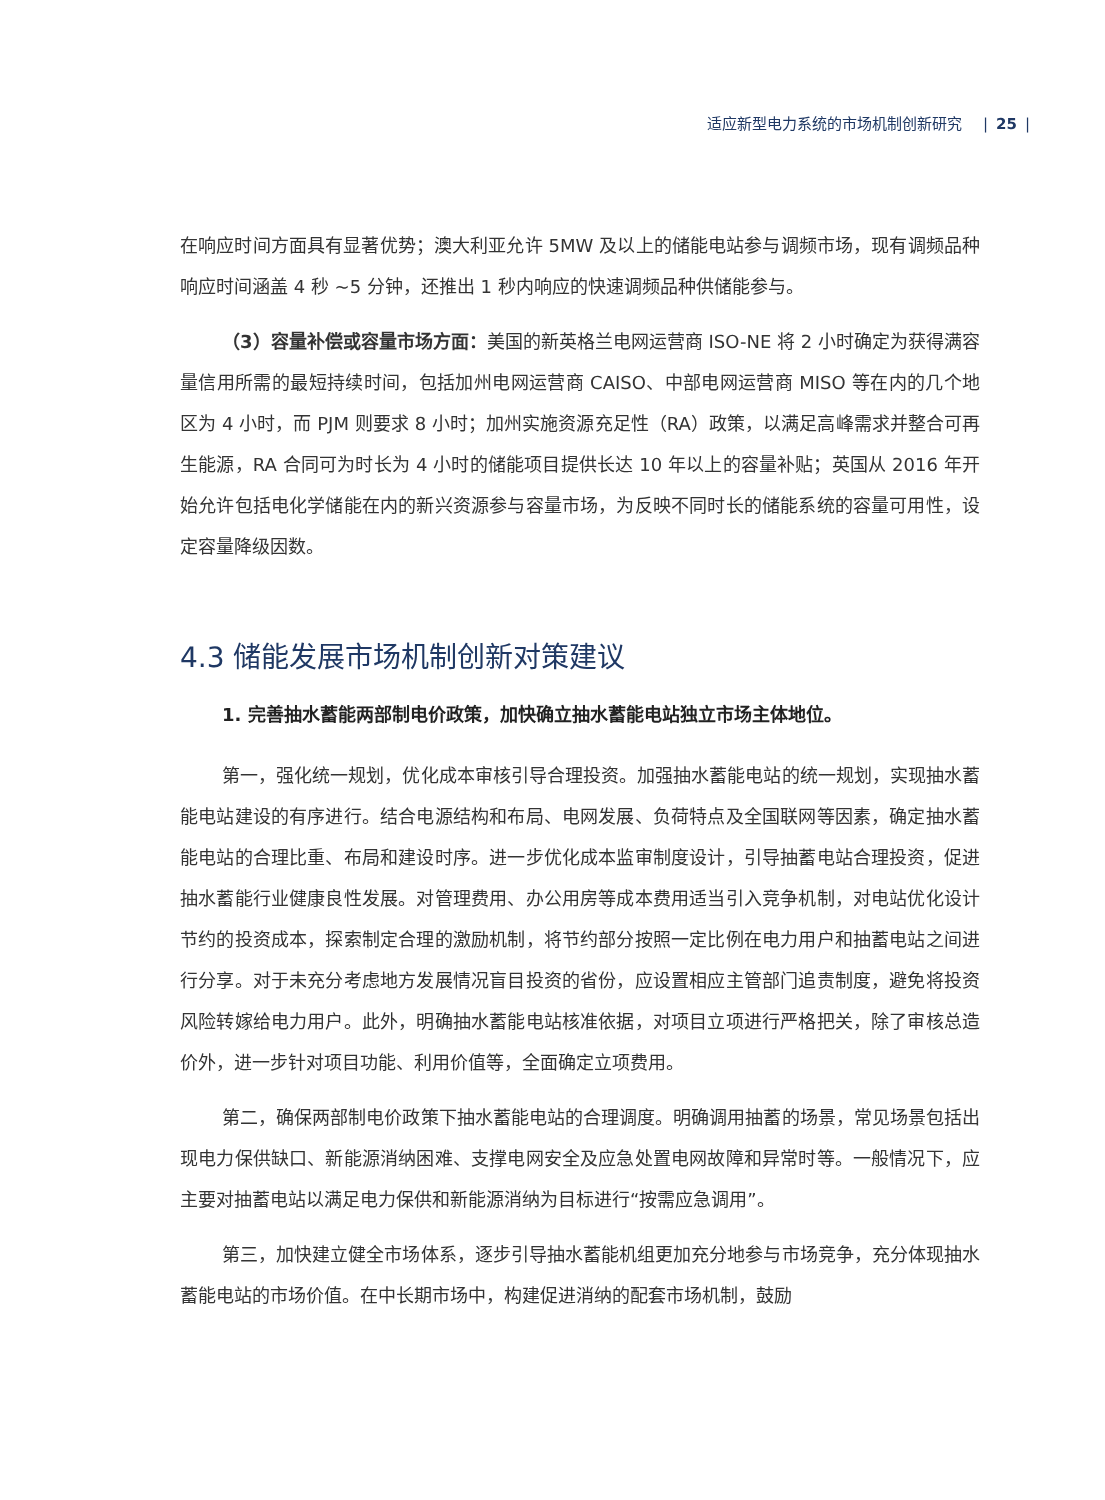适应新型电力系统的市场机制创新研究 | 25 |
在响应时间方面具有显著优势；澳大利亚允许 5MW 及以上的储能电站参与调频市场，现有调频品种响应时间涵盖 4 秒 ~5 分钟，还推出 1 秒内响应的快速调频品种供储能参与。
（3）容量补偿或容量市场方面：美国的新英格兰电网运营商 ISO-NE 将 2 小时确定为获得满容量信用所需的最短持续时间，包括加州电网运营商 CAISO、中部电网运营商 MISO 等在内的几个地区为 4 小时，而 PJM 则要求 8 小时；加州实施资源充足性（RA）政策，以满足高峰需求并整合可再生能源，RA 合同可为时长为 4 小时的储能项目提供长达 10 年以上的容量补贴；英国从 2016 年开始允许包括电化学储能在内的新兴资源参与容量市场，为反映不同时长的储能系统的容量可用性，设定容量降级因数。
4.3 储能发展市场机制创新对策建议
1. 完善抽水蓄能两部制电价政策，加快确立抽水蓄能电站独立市场主体地位。
第一，强化统一规划，优化成本审核引导合理投资。加强抽水蓄能电站的统一规划，实现抽水蓄能电站建设的有序进行。结合电源结构和布局、电网发展、负荷特点及全国联网等因素，确定抽水蓄能电站的合理比重、布局和建设时序。进一步优化成本监审制度设计，引导抽蓄电站合理投资，促进抽水蓄能行业健康良性发展。对管理费用、办公用房等成本费用适当引入竞争机制，对电站优化设计节约的投资成本，探索制定合理的激励机制，将节约部分按照一定比例在电力用户和抽蓄电站之间进行分享。对于未充分考虑地方发展情况盲目投资的省份，应设置相应主管部门追责制度，避免将投资风险转嫁给电力用户。此外，明确抽水蓄能电站核准依据，对项目立项进行严格把关，除了审核总造价外，进一步针对项目功能、利用价值等，全面确定立项费用。
第二，确保两部制电价政策下抽水蓄能电站的合理调度。明确调用抽蓄的场景，常见场景包括出现电力保供缺口、新能源消纳困难、支撑电网安全及应急处置电网故障和异常时等。一般情况下，应主要对抽蓄电站以满足电力保供和新能源消纳为目标进行“按需应急调用”。
第三，加快建立健全市场体系，逐步引导抽水蓄能机组更加充分地参与市场竞争，充分体现抽水蓄能电站的市场价值。在中长期市场中，构建促进消纳的配套市场机制，鼓励